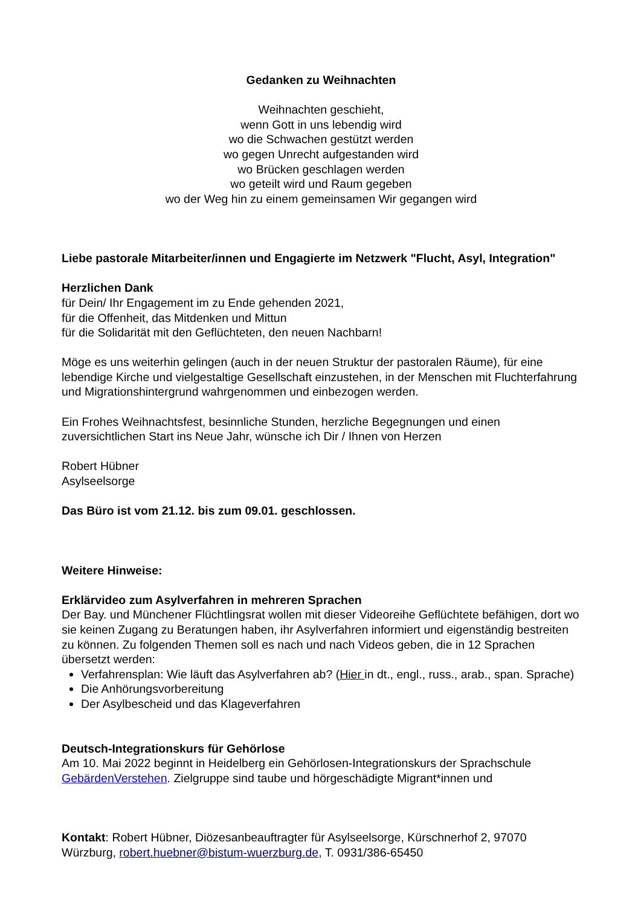Gedanken zu Weihnachten
Weihnachten geschieht,
wenn Gott in uns lebendig wird
wo die Schwachen gestützt werden
wo gegen Unrecht aufgestanden wird
wo Brücken geschlagen werden
wo geteilt wird und Raum gegeben
wo der Weg hin zu einem gemeinsamen Wir gegangen wird
Liebe pastorale Mitarbeiter/innen und Engagierte im Netzwerk "Flucht, Asyl, Integration"
Herzlichen Dank
für Dein/ Ihr Engagement im zu Ende gehenden 2021,
für die Offenheit, das Mitdenken und Mittun
für die Solidarität mit den Geflüchteten, den neuen Nachbarn!
Möge es uns weiterhin gelingen (auch in der neuen Struktur der pastoralen Räume), für eine lebendige Kirche und vielgestaltige Gesellschaft einzustehen, in der Menschen mit Fluchterfahrung und Migrationshintergrund wahrgenommen und einbezogen werden.
Ein Frohes Weihnachtsfest, besinnliche Stunden, herzliche Begegnungen und einen zuversichtlichen Start ins Neue Jahr, wünsche ich Dir / Ihnen von Herzen
Robert Hübner
Asylseelsorge
Das Büro ist vom 21.12. bis zum 09.01. geschlossen.
Weitere Hinweise:
Erklärvideo zum Asylverfahren in mehreren Sprachen
Der Bay. und Münchener Flüchtlingsrat wollen mit dieser Videoreihe Geflüchtete befähigen, dort wo sie keinen Zugang zu Beratungen haben, ihr Asylverfahren informiert und eigenständig bestreiten zu können. Zu folgenden Themen soll es nach und nach Videos geben, die in 12 Sprachen übersetzt werden:
Verfahrensplan: Wie läuft das Asylverfahren ab? (Hier in dt., engl., russ., arab., span. Sprache)
Die Anhörungsvorbereitung
Der Asylbescheid und das Klageverfahren
Deutsch-Integrationskurs für Gehörlose
Am 10. Mai 2022 beginnt in Heidelberg ein Gehörlosen-Integrationskurs der Sprachschule GebärdenVerstehen. Zielgruppe sind taube und hörgeschädigte Migrant*innen und
Kontakt: Robert Hübner, Diözesanbeauftragter für Asylseelsorge, Kürschnerhof 2, 97070 Würzburg, robert.huebner@bistum-wuerzburg.de, T. 0931/386-65450